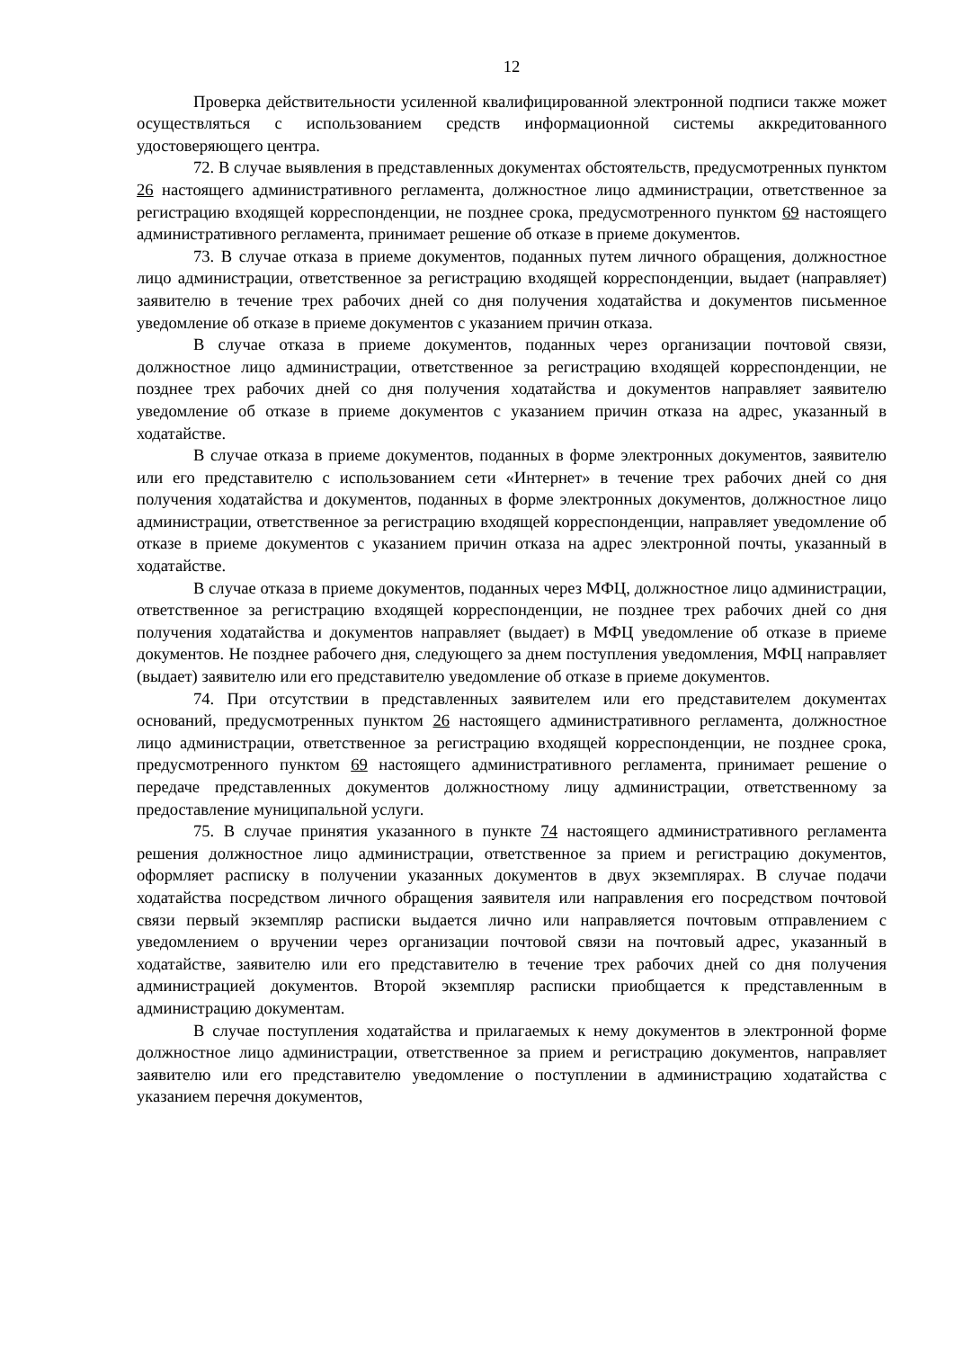12
Проверка действительности усиленной квалифицированной электронной подписи также может осуществляться с использованием средств информационной системы аккредитованного удостоверяющего центра.
72. В случае выявления в представленных документах обстоятельств, предусмотренных пунктом 26 настоящего административного регламента, должностное лицо администрации, ответственное за регистрацию входящей корреспонденции, не позднее срока, предусмотренного пунктом 69 настоящего административного регламента, принимает решение об отказе в приеме документов.
73. В случае отказа в приеме документов, поданных путем личного обращения, должностное лицо администрации, ответственное за регистрацию входящей корреспонденции, выдает (направляет) заявителю в течение трех рабочих дней со дня получения ходатайства и документов письменное уведомление об отказе в приеме документов с указанием причин отказа.
В случае отказа в приеме документов, поданных через организации почтовой связи, должностное лицо администрации, ответственное за регистрацию входящей корреспонденции, не позднее трех рабочих дней со дня получения ходатайства и документов направляет заявителю уведомление об отказе в приеме документов с указанием причин отказа на адрес, указанный в ходатайстве.
В случае отказа в приеме документов, поданных в форме электронных документов, заявителю или его представителю с использованием сети «Интернет» в течение трех рабочих дней со дня получения ходатайства и документов, поданных в форме электронных документов, должностное лицо администрации, ответственное за регистрацию входящей корреспонденции, направляет уведомление об отказе в приеме документов с указанием причин отказа на адрес электронной почты, указанный в ходатайстве.
В случае отказа в приеме документов, поданных через МФЦ, должностное лицо администрации, ответственное за регистрацию входящей корреспонденции, не позднее трех рабочих дней со дня получения ходатайства и документов направляет (выдает) в МФЦ уведомление об отказе в приеме документов. Не позднее рабочего дня, следующего за днем поступления уведомления, МФЦ направляет (выдает) заявителю или его представителю уведомление об отказе в приеме документов.
74. При отсутствии в представленных заявителем или его представителем документах оснований, предусмотренных пунктом 26 настоящего административного регламента, должностное лицо администрации, ответственное за регистрацию входящей корреспонденции, не позднее срока, предусмотренного пунктом 69 настоящего административного регламента, принимает решение о передаче представленных документов должностному лицу администрации, ответственному за предоставление муниципальной услуги.
75. В случае принятия указанного в пункте 74 настоящего административного регламента решения должностное лицо администрации, ответственное за прием и регистрацию документов, оформляет расписку в получении указанных документов в двух экземплярах. В случае подачи ходатайства посредством личного обращения заявителя или направления его посредством почтовой связи первый экземпляр расписки выдается лично или направляется почтовым отправлением с уведомлением о вручении через организации почтовой связи на почтовый адрес, указанный в ходатайстве, заявителю или его представителю в течение трех рабочих дней со дня получения администрацией документов. Второй экземпляр расписки приобщается к представленным в администрацию документам.
В случае поступления ходатайства и прилагаемых к нему документов в электронной форме должностное лицо администрации, ответственное за прием и регистрацию документов, направляет заявителю или его представителю уведомление о поступлении в администрацию ходатайства с указанием перечня документов,